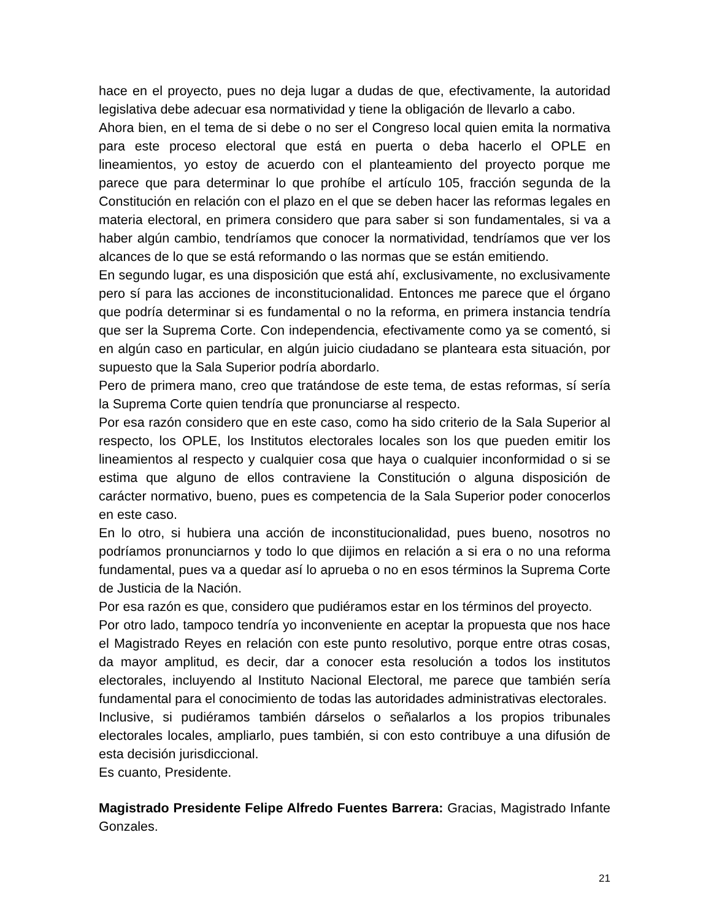hace en el proyecto, pues no deja lugar a dudas de que, efectivamente, la autoridad legislativa debe adecuar esa normatividad y tiene la obligación de llevarlo a cabo.
Ahora bien, en el tema de si debe o no ser el Congreso local quien emita la normativa para este proceso electoral que está en puerta o deba hacerlo el OPLE en lineamientos, yo estoy de acuerdo con el planteamiento del proyecto porque me parece que para determinar lo que prohíbe el artículo 105, fracción segunda de la Constitución en relación con el plazo en el que se deben hacer las reformas legales en materia electoral, en primera considero que para saber si son fundamentales, si va a haber algún cambio, tendríamos que conocer la normatividad, tendríamos que ver los alcances de lo que se está reformando o las normas que se están emitiendo.
En segundo lugar, es una disposición que está ahí, exclusivamente, no exclusivamente pero sí para las acciones de inconstitucionalidad. Entonces me parece que el órgano que podría determinar si es fundamental o no la reforma, en primera instancia tendría que ser la Suprema Corte. Con independencia, efectivamente como ya se comentó, si en algún caso en particular, en algún juicio ciudadano se planteara esta situación, por supuesto que la Sala Superior podría abordarlo.
Pero de primera mano, creo que tratándose de este tema, de estas reformas, sí sería la Suprema Corte quien tendría que pronunciarse al respecto.
Por esa razón considero que en este caso, como ha sido criterio de la Sala Superior al respecto, los OPLE, los Institutos electorales locales son los que pueden emitir los lineamientos al respecto y cualquier cosa que haya o cualquier inconformidad o si se estima que alguno de ellos contraviene la Constitución o alguna disposición de carácter normativo, bueno, pues es competencia de la Sala Superior poder conocerlos en este caso.
En lo otro, si hubiera una acción de inconstitucionalidad, pues bueno, nosotros no podríamos pronunciarnos y todo lo que dijimos en relación a si era o no una reforma fundamental, pues va a quedar así lo aprueba o no en esos términos la Suprema Corte de Justicia de la Nación.
Por esa razón es que, considero que pudiéramos estar en los términos del proyecto.
Por otro lado, tampoco tendría yo inconveniente en aceptar la propuesta que nos hace el Magistrado Reyes en relación con este punto resolutivo, porque entre otras cosas, da mayor amplitud, es decir, dar a conocer esta resolución a todos los institutos electorales, incluyendo al Instituto Nacional Electoral, me parece que también sería fundamental para el conocimiento de todas las autoridades administrativas electorales.
Inclusive, si pudiéramos también dárselos o señalarlos a los propios tribunales electorales locales, ampliarlo, pues también, si con esto contribuye a una difusión de esta decisión jurisdiccional.
Es cuanto, Presidente.
Magistrado Presidente Felipe Alfredo Fuentes Barrera: Gracias, Magistrado Infante Gonzales.
21